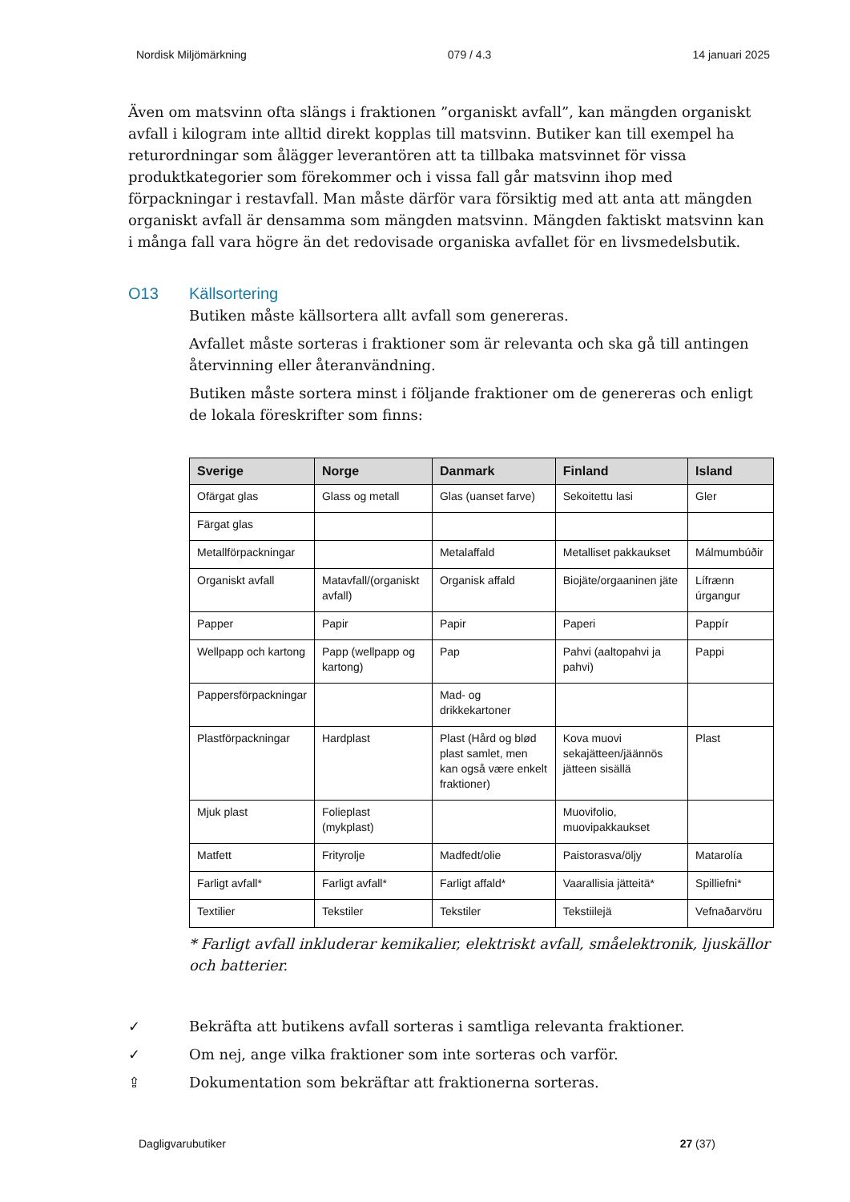Nordisk Miljömärkning 079 / 4.3 14 januari 2025
Även om matsvinn ofta slängs i fraktionen ”organiskt avfall”, kan mängden organiskt avfall i kilogram inte alltid direkt kopplas till matsvinn. Butiker kan till exempel ha returordningar som ålägger leverantören att ta tillbaka matsvinnet för vissa produktkategorier som förekommer och i vissa fall går matsvinn ihop med förpackningar i restavfall. Man måste därför vara försiktig med att anta att mängden organiskt avfall är densamma som mängden matsvinn. Mängden faktiskt matsvinn kan i många fall vara högre än det redovisade organiska avfallet för en livsmedelsbutik.
O13 Källsortering
Butiken måste källsortera allt avfall som genereras.
Avfallet måste sorteras i fraktioner som är relevanta och ska gå till antingen återvinning eller återanvändning.
Butiken måste sortera minst i följande fraktioner om de genereras och enligt de lokala föreskrifter som finns:
| Sverige | Norge | Danmark | Finland | Island |
| --- | --- | --- | --- | --- |
| Ofärgat glas | Glass og metall | Glas (uanset farve) | Sekoitettu lasi | Gler |
| Färgat glas | | | | |
| Metallförpackningar | | Metalaffald | Metalliset pakkaukset | Málmumbúðir |
| Organiskt avfall | Matavfall/(organiskt avfall) | Organisk affald | Biojäte/orgaaninen jäte | Lífrænn úrgangur |
| Papper | Papir | Papir | Paperi | Pappír |
| Wellpapp och kartong | Papp (wellpapp og kartong) | Pap | Pahvi (aaltopahvi ja pahvi) | Pappi |
| Pappersförpackningar | | Mad- og drikkekartoner | | |
| Plastförpackningar | Hardplast | Plast (Hård og blød plast samlet, men kan også være enkelt fraktioner) | Kova muovi sekajätteen/jäännös jätteen sisällä | Plast |
| Mjuk plast | Folieplast (mykplast) | | Muovifolio, muovipakkaukset | |
| Matfett | Frityrolje | Madfedt/olie | Paistorasva/öljy | Matarolía |
| Farligt avfall* | Farligt avfall* | Farligt affald* | Vaarallisia jätteitä* | Spilliefni* |
| Textilier | Tekstiler | Tekstiler | Tekstiilejä | Vefnaðarvöru |
* Farligt avfall inkluderar kemikalier, elektriskt avfall, småelektronik, ljuskällor och batterier.
✓ Bekräfta att butikens avfall sorteras i samtliga relevanta fraktioner.
✓ Om nej, ange vilka fraktioner som inte sorteras och varför.
⇪ Dokumentation som bekräftar att fraktionerna sorteras.
Dagligvarubutiker 27 (37)